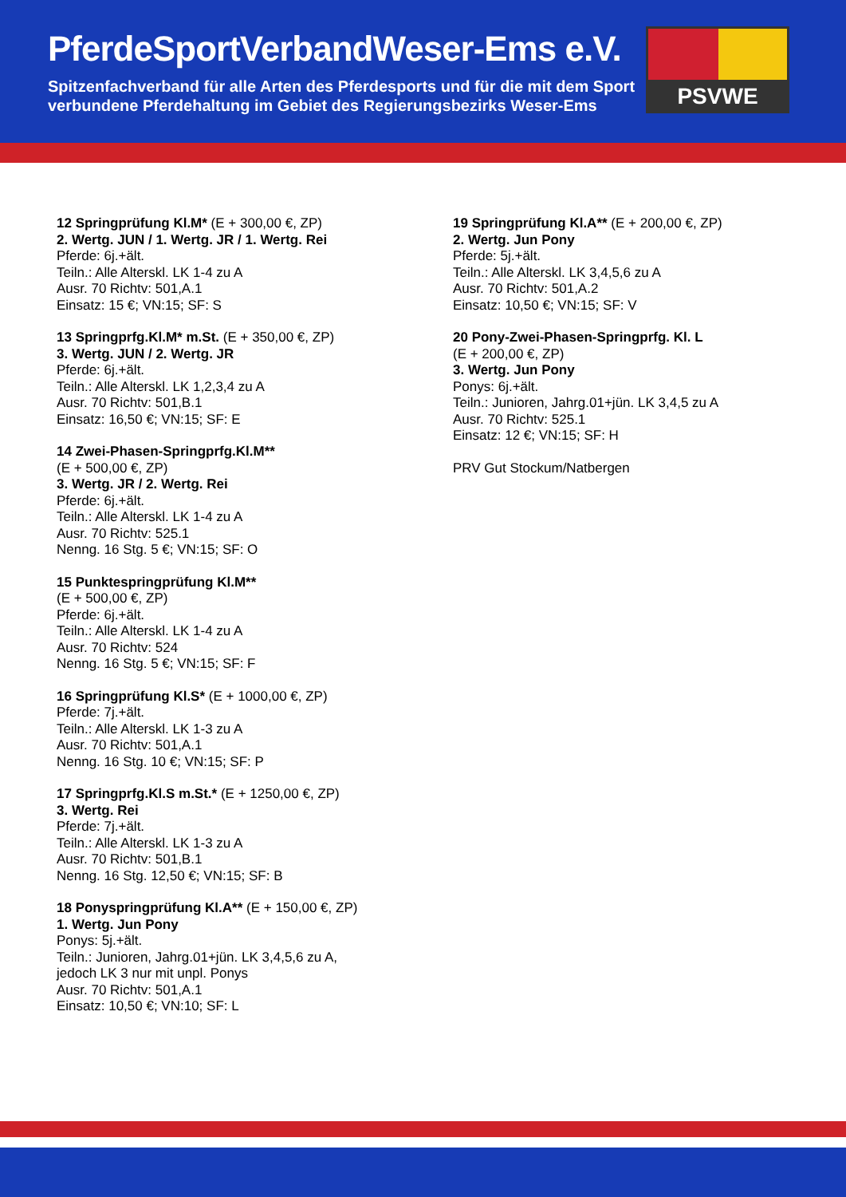PferdeSportVerbandWeser-Ems e.V.
Spitzenfachverband für alle Arten des Pferdesports und für die mit dem Sport
verbundene Pferdehaltung im Gebiet des Regierungsbezirks Weser-Ems
PSVWE
12 Springprüfung Kl.M* (E + 300,00 €, ZP)
2. Wertg. JUN / 1. Wertg. JR / 1. Wertg. Rei
Pferde: 6j.+ält.
Teiln.: Alle Alterskl. LK 1-4 zu A
Ausr. 70 Richtv: 501,A.1
Einsatz: 15 €; VN:15; SF: S
13 Springprfg.Kl.M* m.St. (E + 350,00 €, ZP)
3. Wertg. JUN / 2. Wertg. JR
Pferde: 6j.+ält.
Teiln.: Alle Alterskl. LK 1,2,3,4 zu A
Ausr. 70 Richtv: 501,B.1
Einsatz: 16,50 €; VN:15; SF: E
14 Zwei-Phasen-Springprfg.Kl.M**
(E + 500,00 €, ZP)
3. Wertg. JR / 2. Wertg. Rei
Pferde: 6j.+ält.
Teiln.: Alle Alterskl. LK 1-4 zu A
Ausr. 70 Richtv: 525.1
Nenng. 16 Stg. 5 €; VN:15; SF: O
15 Punktespringprüfung Kl.M**
(E + 500,00 €, ZP)
Pferde: 6j.+ält.
Teiln.: Alle Alterskl. LK 1-4 zu A
Ausr. 70 Richtv: 524
Nenng. 16 Stg. 5 €; VN:15; SF: F
16 Springprüfung Kl.S* (E + 1000,00 €, ZP)
Pferde: 7j.+ält.
Teiln.: Alle Alterskl. LK 1-3 zu A
Ausr. 70 Richtv: 501,A.1
Nenng. 16 Stg. 10 €; VN:15; SF: P
17 Springprfg.Kl.S m.St.* (E + 1250,00 €, ZP)
3. Wertg. Rei
Pferde: 7j.+ält.
Teiln.: Alle Alterskl. LK 1-3 zu A
Ausr. 70 Richtv: 501,B.1
Nenng. 16 Stg. 12,50 €; VN:15; SF: B
18 Ponyspringprüfung Kl.A** (E + 150,00 €, ZP)
1. Wertg. Jun Pony
Ponys: 5j.+ält.
Teiln.: Junioren, Jahrg.01+jün. LK 3,4,5,6 zu A,
jedoch LK 3 nur mit unpl. Ponys
Ausr. 70 Richtv: 501,A.1
Einsatz: 10,50 €; VN:10; SF: L
19 Springprüfung Kl.A** (E + 200,00 €, ZP)
2. Wertg. Jun Pony
Pferde: 5j.+ält.
Teiln.: Alle Alterskl. LK 3,4,5,6 zu A
Ausr. 70 Richtv: 501,A.2
Einsatz: 10,50 €; VN:15; SF: V
20 Pony-Zwei-Phasen-Springprfg. Kl. L
(E + 200,00 €, ZP)
3. Wertg. Jun Pony
Ponys: 6j.+ält.
Teiln.: Junioren, Jahrg.01+jün. LK 3,4,5 zu A
Ausr. 70 Richtv: 525.1
Einsatz: 12 €; VN:15; SF: H
PRV Gut Stockum/Natbergen